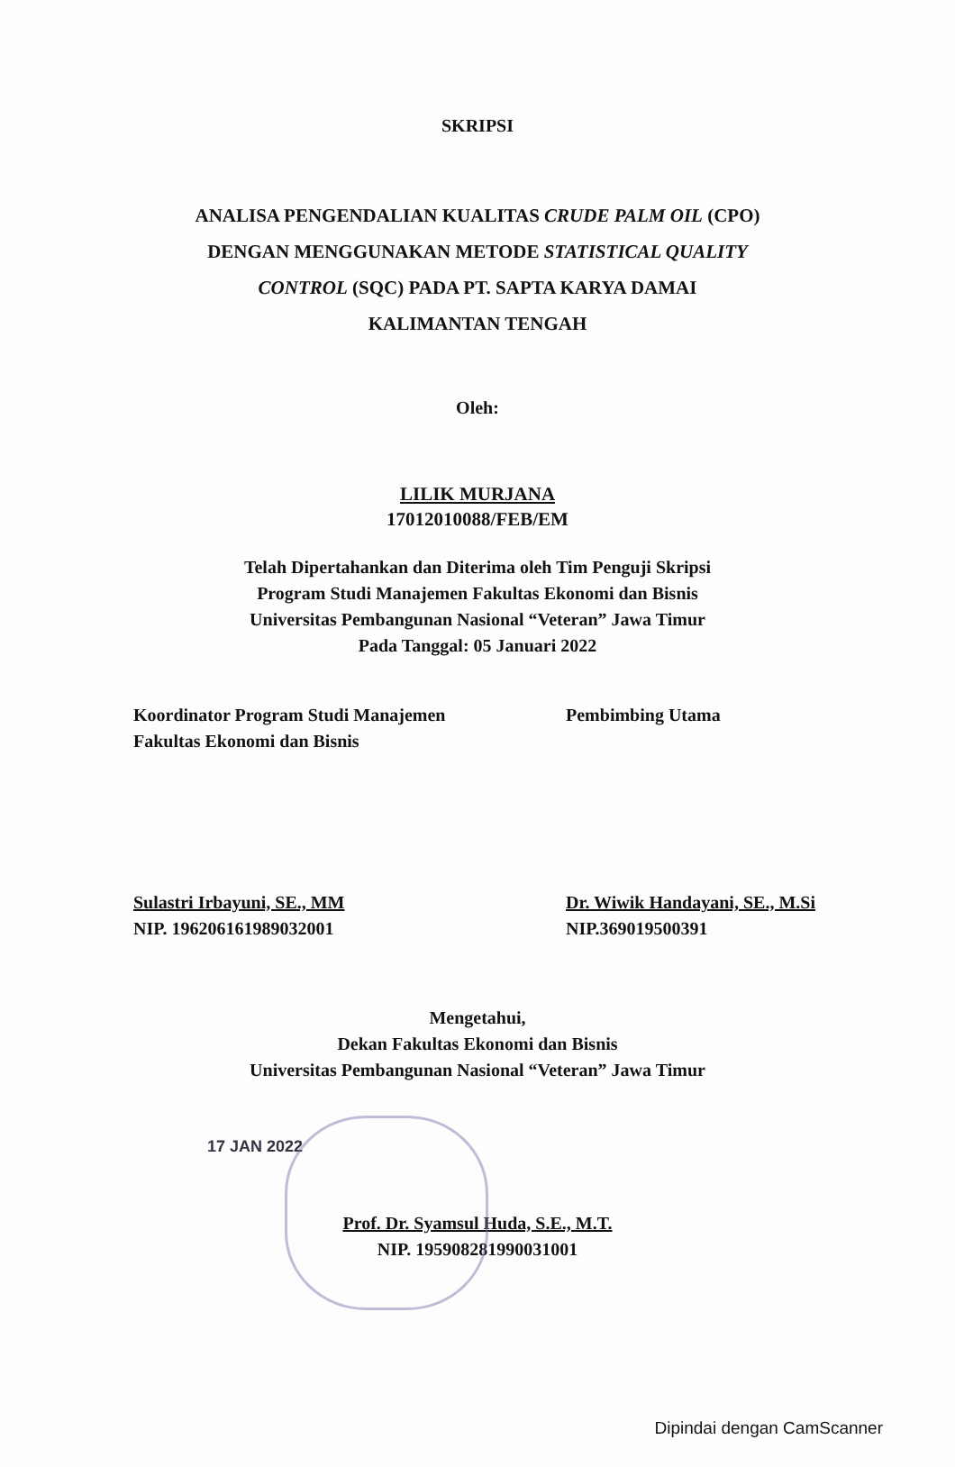SKRIPSI
ANALISA PENGENDALIAN KUALITAS CRUDE PALM OIL (CPO)
DENGAN MENGGUNAKAN METODE STATISTICAL QUALITY
CONTROL (SQC) PADA PT. SAPTA KARYA DAMAI
KALIMANTAN TENGAH
Oleh:
LILIK MURJANA
17012010088/FEB/EM
Telah Dipertahankan dan Diterima oleh Tim Penguji Skripsi
Program Studi Manajemen Fakultas Ekonomi dan Bisnis
Universitas Pembangunan Nasional “Veteran” Jawa Timur
Pada Tanggal: 05 Januari 2022
Koordinator Program Studi Manajemen
Fakultas Ekonomi dan Bisnis
Pembimbing Utama
Sulastri Irbayuni, SE., MM
NIP. 196206161989032001
Dr. Wiwik Handayani, SE., M.Si
NIP.369019500391
Mengetahui,
Dekan Fakultas Ekonomi dan Bisnis
Universitas Pembangunan Nasional “Veteran” Jawa Timur
17 JAN 2022
Prof. Dr. Syamsul Huda, S.E., M.T.
NIP. 195908281990031001
Dipindai dengan CamScanner